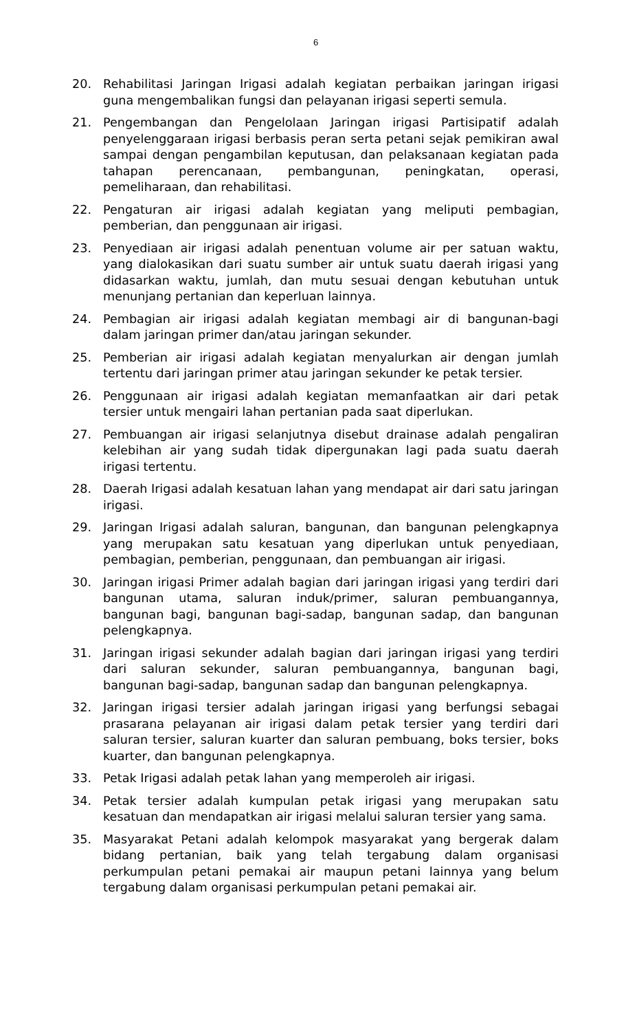6
20. Rehabilitasi Jaringan Irigasi adalah kegiatan perbaikan jaringan irigasi guna mengembalikan fungsi dan pelayanan irigasi seperti semula.
21. Pengembangan dan Pengelolaan Jaringan irigasi Partisipatif adalah penyelenggaraan irigasi berbasis peran serta petani sejak pemikiran awal sampai dengan pengambilan keputusan, dan pelaksanaan kegiatan pada tahapan perencanaan, pembangunan, peningkatan, operasi, pemeliharaan, dan rehabilitasi.
22. Pengaturan air irigasi adalah kegiatan yang meliputi pembagian, pemberian, dan penggunaan air irigasi.
23. Penyediaan air irigasi adalah penentuan volume air per satuan waktu, yang dialokasikan dari suatu sumber air untuk suatu daerah irigasi yang didasarkan waktu, jumlah, dan mutu sesuai dengan kebutuhan untuk menunjang pertanian dan keperluan lainnya.
24. Pembagian air irigasi adalah kegiatan membagi air di bangunan-bagi dalam jaringan primer dan/atau jaringan sekunder.
25. Pemberian air irigasi adalah kegiatan menyalurkan air dengan jumlah tertentu dari jaringan primer atau jaringan sekunder ke petak tersier.
26. Penggunaan air irigasi adalah kegiatan memanfaatkan air dari petak tersier untuk mengairi lahan pertanian pada saat diperlukan.
27. Pembuangan air irigasi selanjutnya disebut drainase adalah pengaliran kelebihan air yang sudah tidak dipergunakan lagi pada suatu daerah irigasi tertentu.
28. Daerah Irigasi adalah kesatuan lahan yang mendapat air dari satu jaringan irigasi.
29. Jaringan Irigasi adalah saluran, bangunan, dan bangunan pelengkapnya yang merupakan satu kesatuan yang diperlukan untuk penyediaan, pembagian, pemberian, penggunaan, dan pembuangan air irigasi.
30. Jaringan irigasi Primer adalah bagian dari jaringan irigasi yang terdiri dari bangunan utama, saluran induk/primer, saluran pembuangannya, bangunan bagi, bangunan bagi-sadap, bangunan sadap, dan bangunan pelengkapnya.
31. Jaringan irigasi sekunder adalah bagian dari jaringan irigasi yang terdiri dari saluran sekunder, saluran pembuangannya, bangunan bagi, bangunan bagi-sadap, bangunan sadap dan bangunan pelengkapnya.
32. Jaringan irigasi tersier adalah jaringan irigasi yang berfungsi sebagai prasarana pelayanan air irigasi dalam petak tersier yang terdiri dari saluran tersier, saluran kuarter dan saluran pembuang, boks tersier, boks kuarter, dan bangunan pelengkapnya.
33. Petak Irigasi adalah petak lahan yang memperoleh air irigasi.
34. Petak tersier adalah kumpulan petak irigasi yang merupakan satu kesatuan dan mendapatkan air irigasi melalui saluran tersier yang sama.
35. Masyarakat Petani adalah kelompok masyarakat yang bergerak dalam bidang pertanian, baik yang telah tergabung dalam organisasi perkumpulan petani pemakai air maupun petani lainnya yang belum tergabung dalam organisasi perkumpulan petani pemakai air.